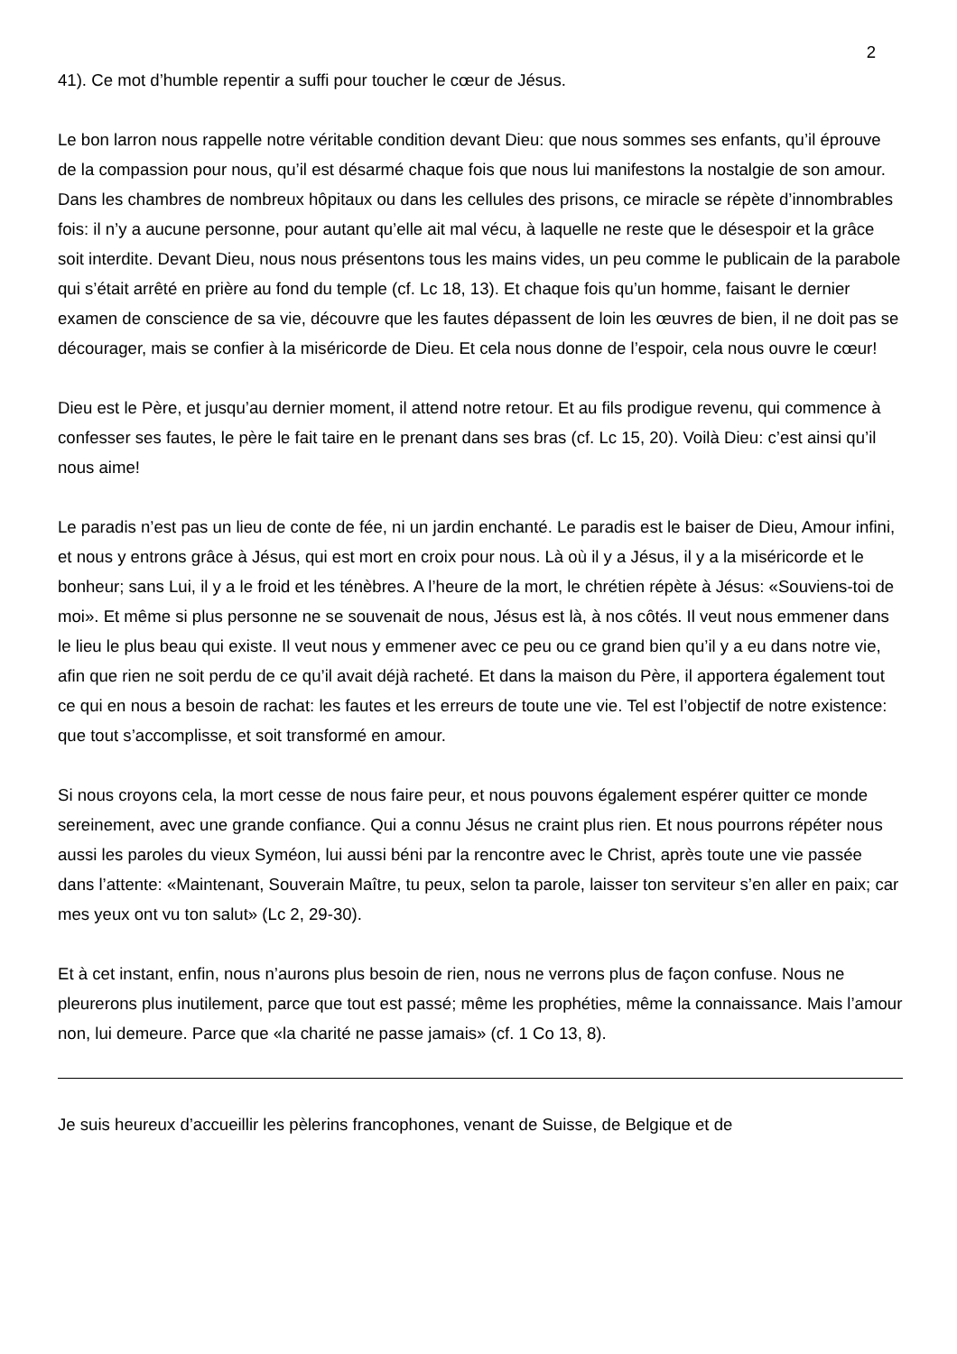2
41). Ce mot d’humble repentir a suffi pour toucher le cœur de Jésus.
Le bon larron nous rappelle notre véritable condition devant Dieu: que nous sommes ses enfants, qu’il éprouve de la compassion pour nous, qu’il est désarmé chaque fois que nous lui manifestons la nostalgie de son amour. Dans les chambres de nombreux hôpitaux ou dans les cellules des prisons, ce miracle se répète d’innombrables fois: il n’y a aucune personne, pour autant qu’elle ait mal vécu, à laquelle ne reste que le désespoir et la grâce soit interdite. Devant Dieu, nous nous présentons tous les mains vides, un peu comme le publicain de la parabole qui s’était arrêté en prière au fond du temple (cf. Lc 18, 13). Et chaque fois qu’un homme, faisant le dernier examen de conscience de sa vie, découvre que les fautes dépassent de loin les œuvres de bien, il ne doit pas se décourager, mais se confier à la miséricorde de Dieu. Et cela nous donne de l’espoir, cela nous ouvre le cœur!
Dieu est le Père, et jusqu’au dernier moment, il attend notre retour. Et au fils prodigue revenu, qui commence à confesser ses fautes, le père le fait taire en le prenant dans ses bras (cf. Lc 15, 20). Voilà Dieu: c’est ainsi qu’il nous aime!
Le paradis n’est pas un lieu de conte de fée, ni un jardin enchanté. Le paradis est le baiser de Dieu, Amour infini, et nous y entrons grâce à Jésus, qui est mort en croix pour nous. Là où il y a Jésus, il y a la miséricorde et le bonheur; sans Lui, il y a le froid et les ténèbres. A l’heure de la mort, le chrétien répète à Jésus: «Souviens-toi de moi». Et même si plus personne ne se souvenait de nous, Jésus est là, à nos côtés. Il veut nous emmener dans le lieu le plus beau qui existe. Il veut nous y emmener avec ce peu ou ce grand bien qu’il y a eu dans notre vie, afin que rien ne soit perdu de ce qu’il avait déjà racheté. Et dans la maison du Père, il apportera également tout ce qui en nous a besoin de rachat: les fautes et les erreurs de toute une vie. Tel est l’objectif de notre existence: que tout s’accomplisse, et soit transformé en amour.
Si nous croyons cela, la mort cesse de nous faire peur, et nous pouvons également espérer quitter ce monde sereinement, avec une grande confiance. Qui a connu Jésus ne craint plus rien. Et nous pourrons répéter nous aussi les paroles du vieux Syméon, lui aussi béni par la rencontre avec le Christ, après toute une vie passée dans l’attente: «Maintenant, Souverain Maître, tu peux, selon ta parole, laisser ton serviteur s’en aller en paix; car mes yeux ont vu ton salut» (Lc 2, 29-30).
Et à cet instant, enfin, nous n’aurons plus besoin de rien, nous ne verrons plus de façon confuse. Nous ne pleurerons plus inutilement, parce que tout est passé; même les prophéties, même la connaissance. Mais l’amour non, lui demeure. Parce que «la charité ne passe jamais» (cf. 1 Co 13, 8).
Je suis heureux d’accueillir les pèlerins francophones, venant de Suisse, de Belgique et de